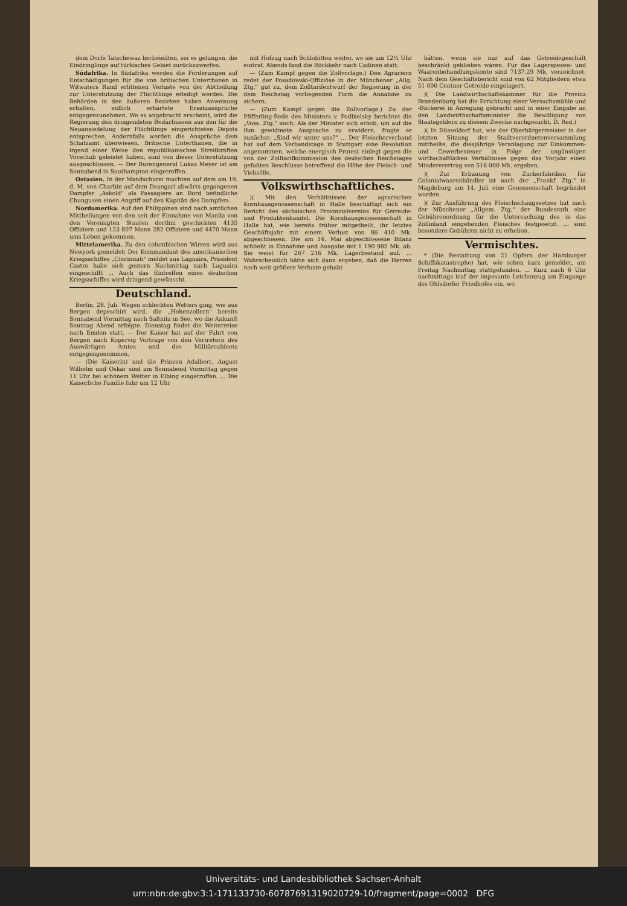dem Dorfe Tatschewaz herbeieilten, sei es gelungen, die Eindringlinge auf türkisches Gebiet zurückzuwerfen.
Südafrika. In Südafrika werden die Forderungen auf Entschädigungen für die von britischen Unterthanen in Witwaters Rand erlittenen Verluste von der Abtheilung zur Unterstützung der Flüchtlinge erledigt werden. Die Behörden in den äußeren Bezirken haben Anweisung erhalten, eidlich erhärtete Ersatzansprüche entgegenzunehmen. Wo es angebracht erscheint, wird die Regierung den dringendsten Bedürfnissen aus den für die Neuansiedelung der Flüchtlinge eingerichteten Depots entsprechen. Andernfalls werden die Ansprüche dem Schatzamt überwiesen. Britische Unterthanen, die in irgend einer Weise den republikanischen Streitkräften Vorschub geleistet haben, sind von dieser Unterstützung ausgeschlossen. — Der Burengeneral Lukas Meyer ist am Sonnabend in Southampton eingetroffen.
Ostasien. In der Mandschurei machten auf dem am 19. d. M. von Charbin auf dem Dsungari abwärts gegangenen Dampfer „Askold" als Passagiere an Bord befindliche Chungusen einen Angriff auf den Kapitän des Dampfers.
Nordamerika. Auf den Philippinen sind nach amtlichen Mittheilungen von den seit der Einnahme von Manila von den Vereinigten Staaten dorthin geschickten 4135 Offiziere und 123 807 Mann 282 Offiziere und 4470 Mann ums Leben gekommen.
Mittelamerika. Zu den columbischen Wirren wird aus Newyork gemeldet: Der Kommandant des amerikanischen Kriegsschiffes „Cincinnati" meldet aus Laguaira, Präsident Castro habe sich gestern Nachmittag nach Laguaira eingeschifft ... Auch das Eintreffen eines deutschen Kriegsschiffes wird dringend gewünscht.
Deutschland.
Berlin, 28. Juli. Wegen schlechten Wetters ging, wie aus Bergen depeschirt wird, die „Hohenzollern" bereits Sonnabend Vormittag nach Saßnitz in See, wo die Ankunft Sonntag Abend erfolgte. Dienstag findet die Weiterreise nach Emden statt. — Der Kaiser hat auf der Fahrt von Bergen nach Kopervig Vorträge von den Vertretern des Auswärtigen Amtes und des Militärcabinets entgegengenommen.
— (Die Kaiserin) und die Prinzen Adalbert, August Wilhelm und Oskar sind am Sonnabend Vormittag gegen 11 Uhr bei schönem Wetter in Elbing eingetroffen. ... Die Kaiserliche Familie fuhr um 12 Uhr
mit Hofzug nach Schlobitten weiter, wo sie um 12½ Uhr eintraf. Abends fand die Rückkehr nach Cadinen statt.
— (Zum Kampf gegen die Zollvorlage.) Den Agrariern redet der Posadowski-Offiziöse in der Münchener „Allg. Ztg." gut zu, dem Zolltarifentwurf der Regierung in der dem Reichstag vorliegenden Form die Annahme zu sichern.
— (Zum Kampf gegen die Zollvorlage.) Zu der Pfifferling-Rede des Ministers v. Podbielsky berichtet die „Voss. Ztg." noch: Als der Minister sich erhob, um auf die ihm gewidmete Ansprache zu erwidern, fragte er zunächst: „Sind wir unter uns?" ... Der Fleischerverband hat auf dem Verbandstage in Stuttgart eine Resolution angenommen, welche energisch Protest einlegt gegen die von der Zolltarifkommission des deutschen Reichstages gefaßten Beschlüsse betreffend die Höhe der Fleisch- und Viehzölle.
Volkswirthschaftliches.
)( Mit den Verhältnissen der agrarischen Kornhausgenossenschaft in Halle beschäftigt sich ein Bericht des sächsischen Provinzialvereins für Getreide- und Produktenhandel. Die Kornhausgenossenschaft in Halle hat, wie bereits früher mitgetheilt, ihr letztes Geschäftsjahr mit einem Verlust von 86 410 Mk. abgeschlossen. Die am 14. Mai abgeschlossene Bilanz schließt in Einnahme und Ausgabe mit 1 190 905 Mk. ab. Sie weist für 267 216 Mk. Lagerbestand auf. ... Wahrscheinlich hätte sich dann ergeben, daß die Herren noch weit größere Verluste gehabt
hätten, wenn sie nur auf das Getreidegeschäft beschränkt geblieben wären. Für das Lagerspesen- und Waarenbehandlungskonto sind 7137,29 Mk. verzeichnet. Nach dem Geschäftsbericht sind von 62 Mitgliedern etwa 51 000 Centner Getreide eingelagert.
)( Die Landwirthschaftskammer für die Provinz Brandenburg hat die Errichtung einer Versuchsmühle und -Bäckerei in Anregung gebracht und in einer Eingabe an den Landwirthschaftsminister die Bewilligung von Staatsgeldern zu diesem Zwecke nachgesucht. D. Red.)
)( In Düsseldorf hat, wie der Oberbürgermeister in der letzten Sitzung der Stadtverordnetenversammlung mittheilte, die diesjährige Veranlagung zur Einkommen- und Gewerbesteuer in Folge der ungünstigen wirthschaftlichen Verhältnisse gegen das Vorjahr einen Mindererertrag von 516 000 Mk. ergeben.
)( Zur Erbauung von Zuckerfabriken für Colonialwaarenhändler ist nach der „Frankf. Ztg." in Magdeburg am 14. Juli eine Genossenschaft begründet worden.
)( Zur Ausführung des Fleischschaugesetzes hat nach der Münchener „Allgem. Ztg." der Bundesrath eine Gebührenordnung für die Untersuchung des in das Zollinland eingehenden Fleisches festgesetzt. ... sind besondere Gebühren nicht zu erheben.
Vermischtes.
* (Die Bestattung von 21 Opfern der Hamburger Schiffskatastrophe) hat, wie schon kurz gemeldet, am Freitag Nachmittag stattgefunden. ... Kurz nach 6 Uhr nachmittags traf der imposante Leichenzug am Eingange des Ohlsdorfer Friedhofes ein, wo
Universitäts- und Landesbibliothek Sachsen-Anhalt
urn:nbn:de:gbv:3:1-171133730-60787691319020729-10/fragment/page=0002 DFG